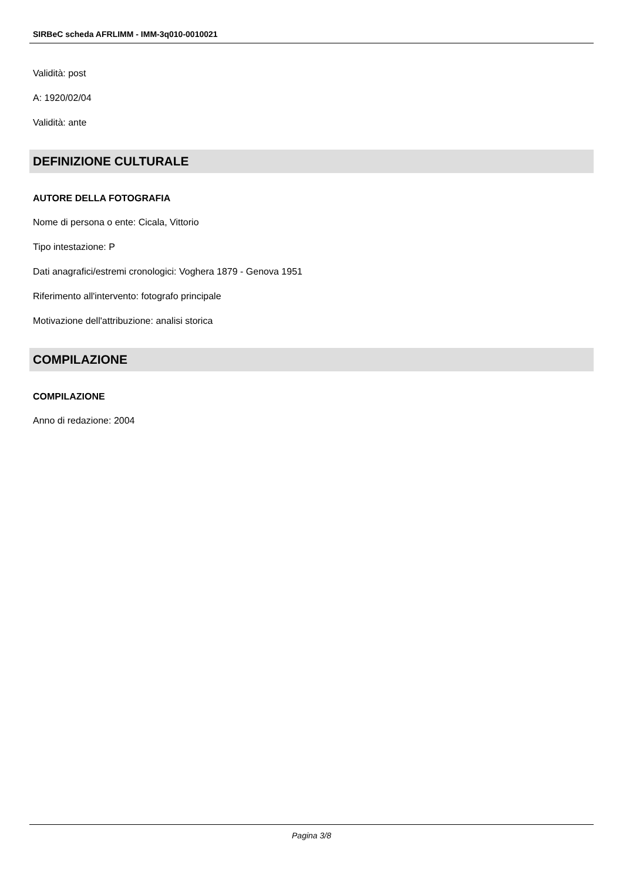SIRBeC scheda AFRLIMM - IMM-3q010-0010021
Validità: post
A: 1920/02/04
Validità: ante
DEFINIZIONE CULTURALE
AUTORE DELLA FOTOGRAFIA
Nome di persona o ente: Cicala, Vittorio
Tipo intestazione: P
Dati anagrafici/estremi cronologici: Voghera 1879 - Genova 1951
Riferimento all'intervento: fotografo principale
Motivazione dell'attribuzione: analisi storica
COMPILAZIONE
COMPILAZIONE
Anno di redazione: 2004
Pagina 3/8